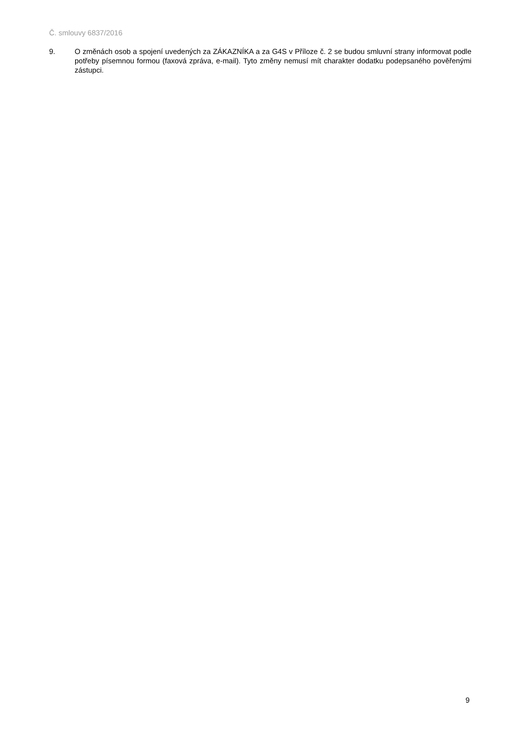Č. smlouvy 6837/2016
9. O změnách osob a spojení uvedených za ZÁKAZNÍKA a za G4S v Příloze č. 2 se budou smluvní strany informovat podle potřeby písemnou formou (faxová zpráva, e-mail). Tyto změny nemusí mít charakter dodatku podepsaného pověřenými zástupci.
9